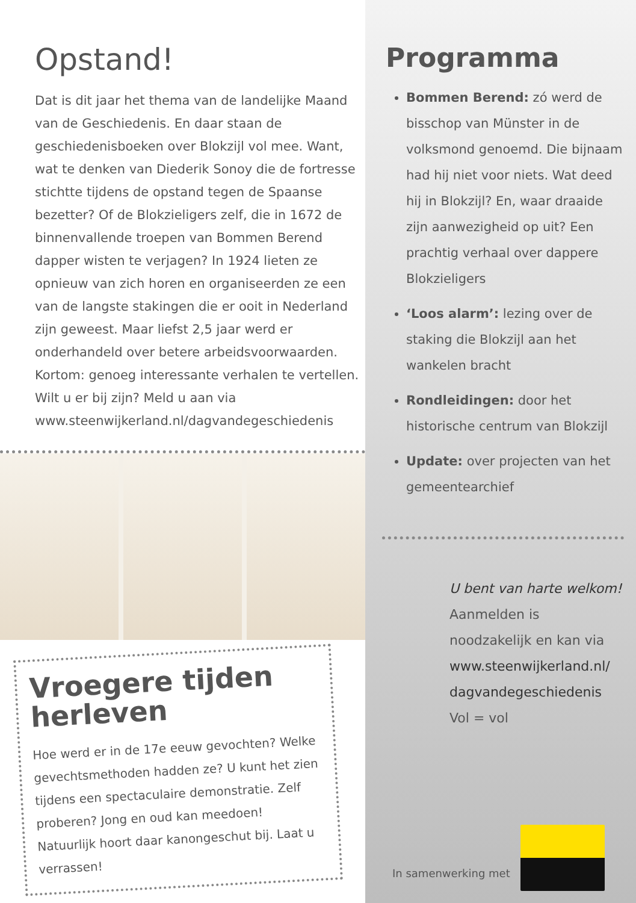Programma
Bommen Berend: zó werd de bisschop van Münster in de volksmond genoemd. Die bijnaam had hij niet voor niets. Wat deed hij in Blokzijl? En, waar draaide zijn aanwezigheid op uit? Een prachtig verhaal over dappere Blokzieligers
‘Loos alarm’: lezing over de staking die Blokzijl aan het wankelen bracht
Rondleidingen: door het historische centrum van Blokzijl
Update: over projecten van het gemeentearchief
U bent van harte welkom! Aanmelden is noodzakelijk en kan via www.steenwijkerland.nl/ dagvandegeschiedenis
Vol = vol
In samenwerking met
Opstand!
Dat is dit jaar het thema van de landelijke Maand van de Geschiedenis. En daar staan de geschiedenisboeken over Blokzijl vol mee. Want, wat te denken van Diederik Sonoy die de fortresse stichtte tijdens de opstand tegen de Spaanse bezetter? Of de Blokzieligers zelf, die in 1672 de binnenvallende troepen van Bommen Berend dapper wisten te verjagen? In 1924 lieten ze opnieuw van zich horen en organiseerden ze een van de langste stakingen die er ooit in Nederland zijn geweest. Maar liefst 2,5 jaar werd er onderhandeld over betere arbeidsvoorwaarden. Kortom: genoeg interessante verhalen te vertellen. Wilt u er bij zijn? Meld u aan via www.steenwijkerland.nl/dagvandegeschiedenis
Vroegere tijden herleven
Hoe werd er in de 17e eeuw gevochten? Welke gevechtsmethoden hadden ze? U kunt het zien tijdens een spectaculaire demonstratie. Zelf proberen? Jong en oud kan meedoen! Natuurlijk hoort daar kanongeschut bij. Laat u verrassen!